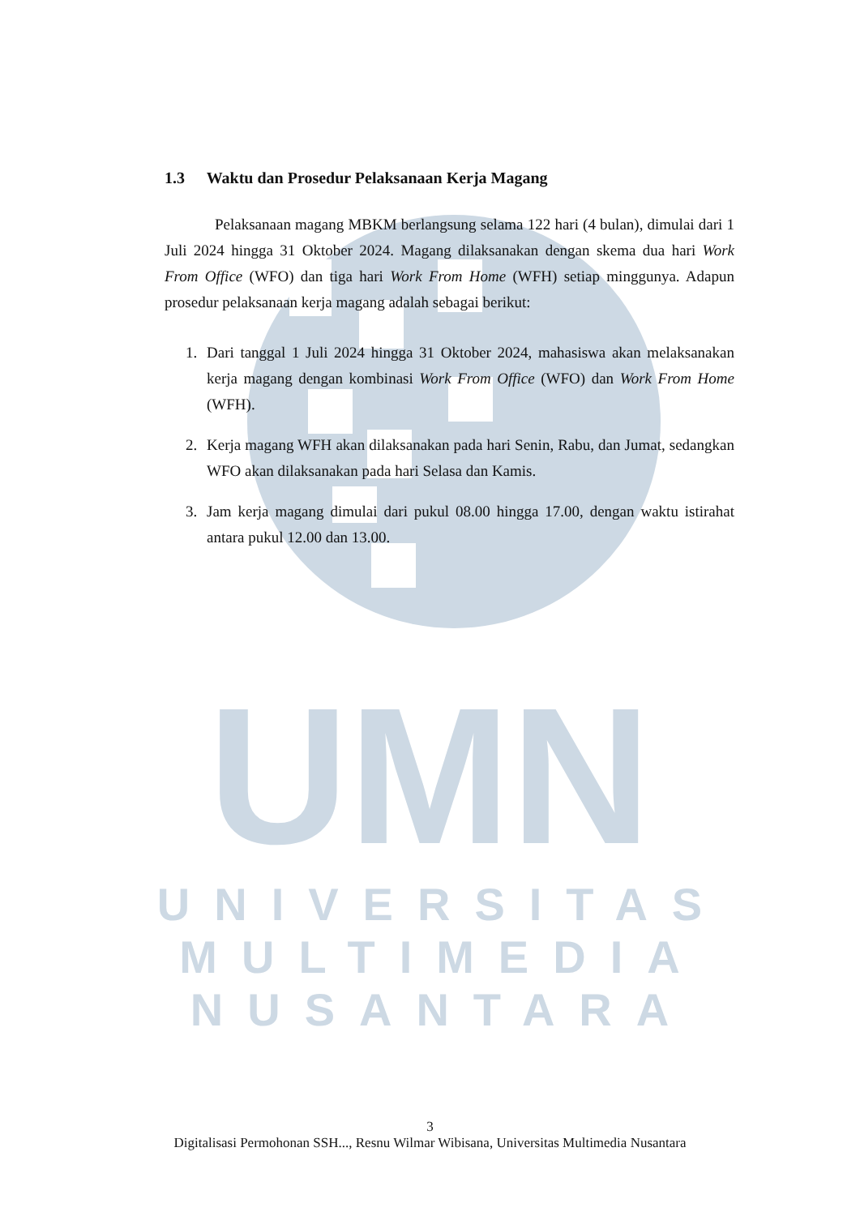UMN
UNIVERSITAS
MULTIMEDIA
NUSANTARA
1.3 Waktu dan Prosedur Pelaksanaan Kerja Magang
Pelaksanaan magang MBKM berlangsung selama 122 hari (4 bulan), dimulai dari 1 Juli 2024 hingga 31 Oktober 2024. Magang dilaksanakan dengan skema dua hari Work From Office (WFO) dan tiga hari Work From Home (WFH) setiap minggunya. Adapun prosedur pelaksanaan kerja magang adalah sebagai berikut:
1. Dari tanggal 1 Juli 2024 hingga 31 Oktober 2024, mahasiswa akan melaksanakan kerja magang dengan kombinasi Work From Office (WFO) dan Work From Home (WFH).
2. Kerja magang WFH akan dilaksanakan pada hari Senin, Rabu, dan Jumat, sedangkan WFO akan dilaksanakan pada hari Selasa dan Kamis.
3. Jam kerja magang dimulai dari pukul 08.00 hingga 17.00, dengan waktu istirahat antara pukul 12.00 dan 13.00.
3
Digitalisasi Permohonan SSH..., Resnu Wilmar Wibisana, Universitas Multimedia Nusantara